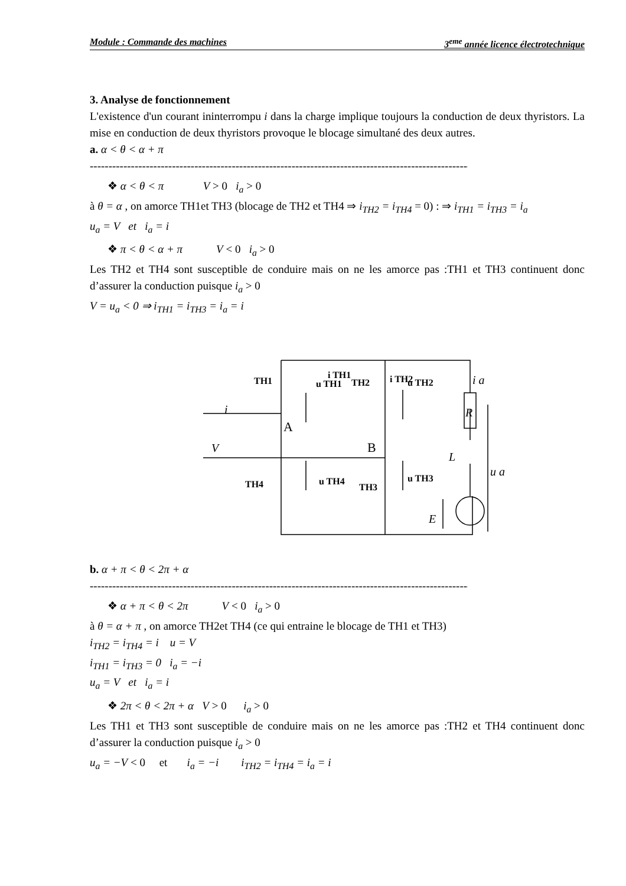Module : Commande des machines 3<sup>eme</sup> année licence électrotechnique
3. Analyse de fonctionnement
L'existence d'un courant ininterrompu i dans la charge implique toujours la conduction de deux thyristors. La mise en conduction de deux thyristors provoque le blocage simultané des deux autres.
a. α < θ < α + π
------------------------------------------------------------------------------------------------------------------------
❖ α < θ < π V > 0 i<sub>a</sub> > 0
à θ = α , on amorce TH1et TH3 (blocage de TH2 et TH4 ⇒ i<sub>TH2</sub> = i<sub>TH4</sub> = 0) : ⇒ i<sub>TH1</sub> = i<sub>TH3</sub> = i<sub>a</sub>
u<sub>a</sub> = V et i<sub>a</sub> = i
❖ π < θ < α + π V < 0 i<sub>a</sub> > 0
Les TH2 et TH4 sont susceptible de conduire mais on ne les amorce pas :TH1 et TH3 continuent donc d’assurer la conduction puisque i<sub>a</sub> > 0
V = u<sub>a</sub> < 0 ⇒ i<sub>TH1</sub> = i<sub>TH3</sub> = i<sub>a</sub> = i
TH1
TH2
TH4
TH3
i TH1
i TH2
u TH1
u TH2
u TH4
u TH3
i a
R
L
u a
E
V
i
A
B
b. α + π < θ < 2π + α
------------------------------------------------------------------------------------------------------------------------
❖ α + π < θ < 2π V < 0 i<sub>a</sub> > 0
à θ = α + π , on amorce TH2et TH4 (ce qui entraine le blocage de TH1 et TH3)
i<sub>TH2</sub> = i<sub>TH4</sub> = i u = V
i<sub>TH1</sub> = i<sub>TH3</sub> = 0 i<sub>a</sub> = −i
u<sub>a</sub> = V et i<sub>a</sub> = i
❖ 2π < θ < 2π + α V > 0 i<sub>a</sub> > 0
Les TH1 et TH3 sont susceptible de conduire mais on ne les amorce pas :TH2 et TH4 continuent donc d’assurer la conduction puisque i<sub>a</sub> > 0
u<sub>a</sub> = −V < 0 et i<sub>a</sub> = −i i<sub>TH2</sub> = i<sub>TH4</sub> = i<sub>a</sub> = i